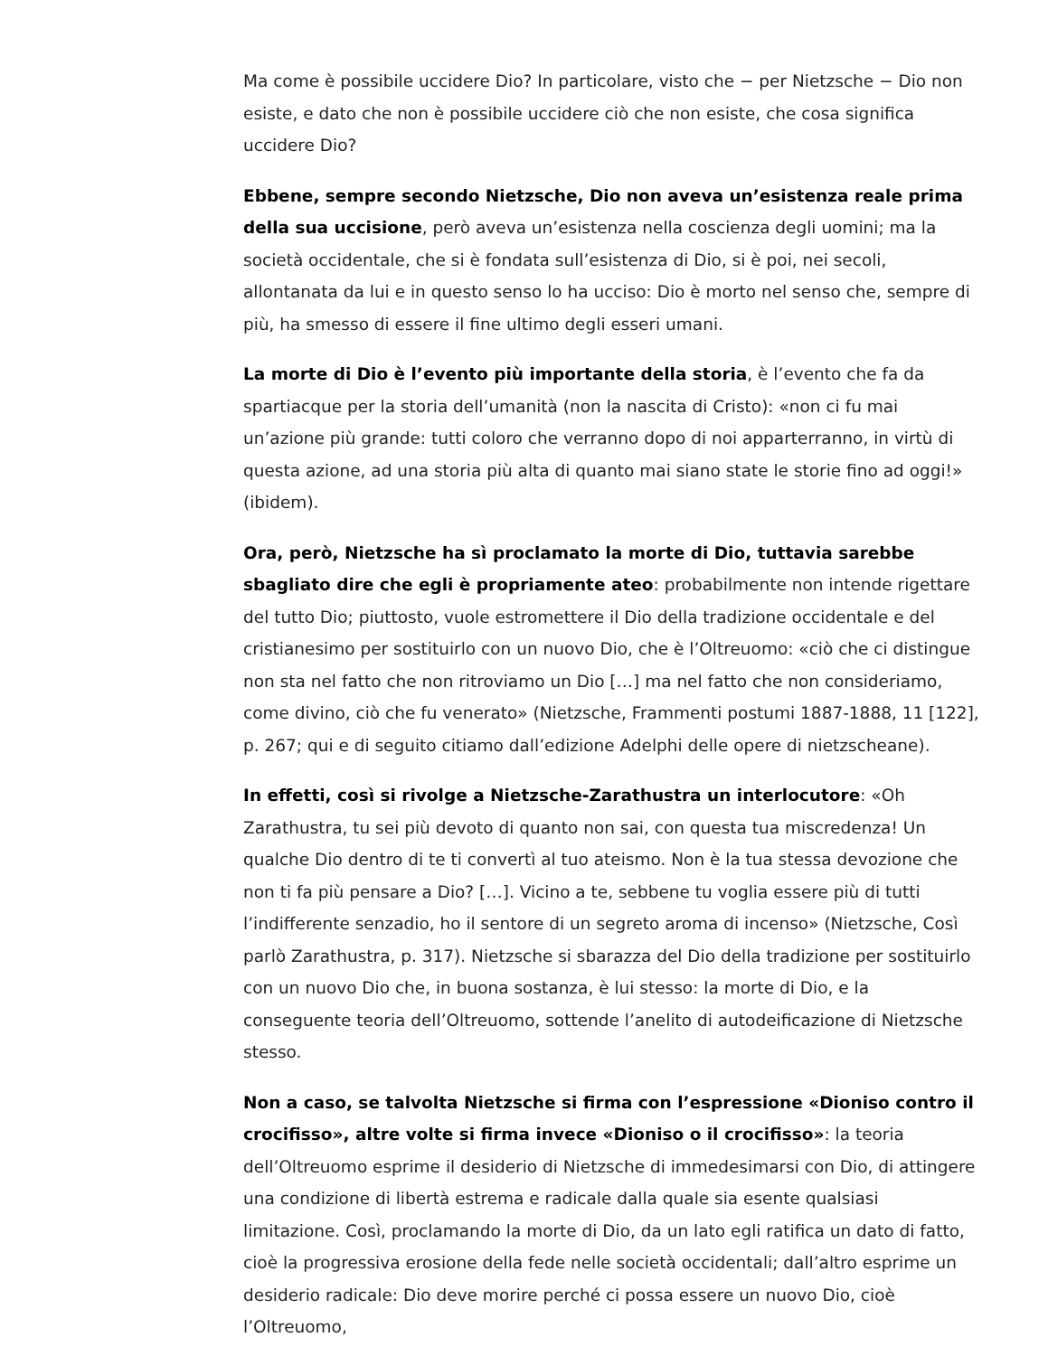Ma come è possibile uccidere Dio? In particolare, visto che − per Nietzsche − Dio non esiste, e dato che non è possibile uccidere ciò che non esiste, che cosa significa uccidere Dio?
Ebbene, sempre secondo Nietzsche, Dio non aveva un’esistenza reale prima della sua uccisione, però aveva un’esistenza nella coscienza degli uomini; ma la società occidentale, che si è fondata sull’esistenza di Dio, si è poi, nei secoli, allontanata da lui e in questo senso lo ha ucciso: Dio è morto nel senso che, sempre di più, ha smesso di essere il fine ultimo degli esseri umani.
La morte di Dio è l’evento più importante della storia, è l’evento che fa da spartiacque per la storia dell’umanità (non la nascita di Cristo): «non ci fu mai un’azione più grande: tutti coloro che verranno dopo di noi apparterranno, in virtù di questa azione, ad una storia più alta di quanto mai siano state le storie fino ad oggi!» (ibidem).
Ora, però, Nietzsche ha sì proclamato la morte di Dio, tuttavia sarebbe sbagliato dire che egli è propriamente ateo: probabilmente non intende rigettare del tutto Dio; piuttosto, vuole estromettere il Dio della tradizione occidentale e del cristianesimo per sostituirlo con un nuovo Dio, che è l’Oltreuomo: «ciò che ci distingue non sta nel fatto che non ritroviamo un Dio […] ma nel fatto che non consideriamo, come divino, ciò che fu venerato» (Nietzsche, Frammenti postumi 1887-1888, 11 [122], p. 267; qui e di seguito citiamo dall’edizione Adelphi delle opere di nietzscheane).
In effetti, così si rivolge a Nietzsche-Zarathustra un interlocutore: «Oh Zarathustra, tu sei più devoto di quanto non sai, con questa tua miscredenza! Un qualche Dio dentro di te ti convertì al tuo ateismo. Non è la tua stessa devozione che non ti fa più pensare a Dio? […]. Vicino a te, sebbene tu voglia essere più di tutti l’indifferente senzadio, ho il sentore di un segreto aroma di incenso» (Nietzsche, Così parlò Zarathustra, p. 317). Nietzsche si sbarazza del Dio della tradizione per sostituirlo con un nuovo Dio che, in buona sostanza, è lui stesso: la morte di Dio, e la conseguente teoria dell’Oltreuomo, sottende l’anelito di autodeificazione di Nietzsche stesso.
Non a caso, se talvolta Nietzsche si firma con l’espressione «Dioniso contro il crocifisso», altre volte si firma invece «Dioniso o il crocifisso»: la teoria dell’Oltreuomo esprime il desiderio di Nietzsche di immedesimarsi con Dio, di attingere una condizione di libertà estrema e radicale dalla quale sia esente qualsiasi limitazione. Così, proclamando la morte di Dio, da un lato egli ratifica un dato di fatto, cioè la progressiva erosione della fede nelle società occidentali; dall’altro esprime un desiderio radicale: Dio deve morire perché ci possa essere un nuovo Dio, cioè l’Oltreuomo,